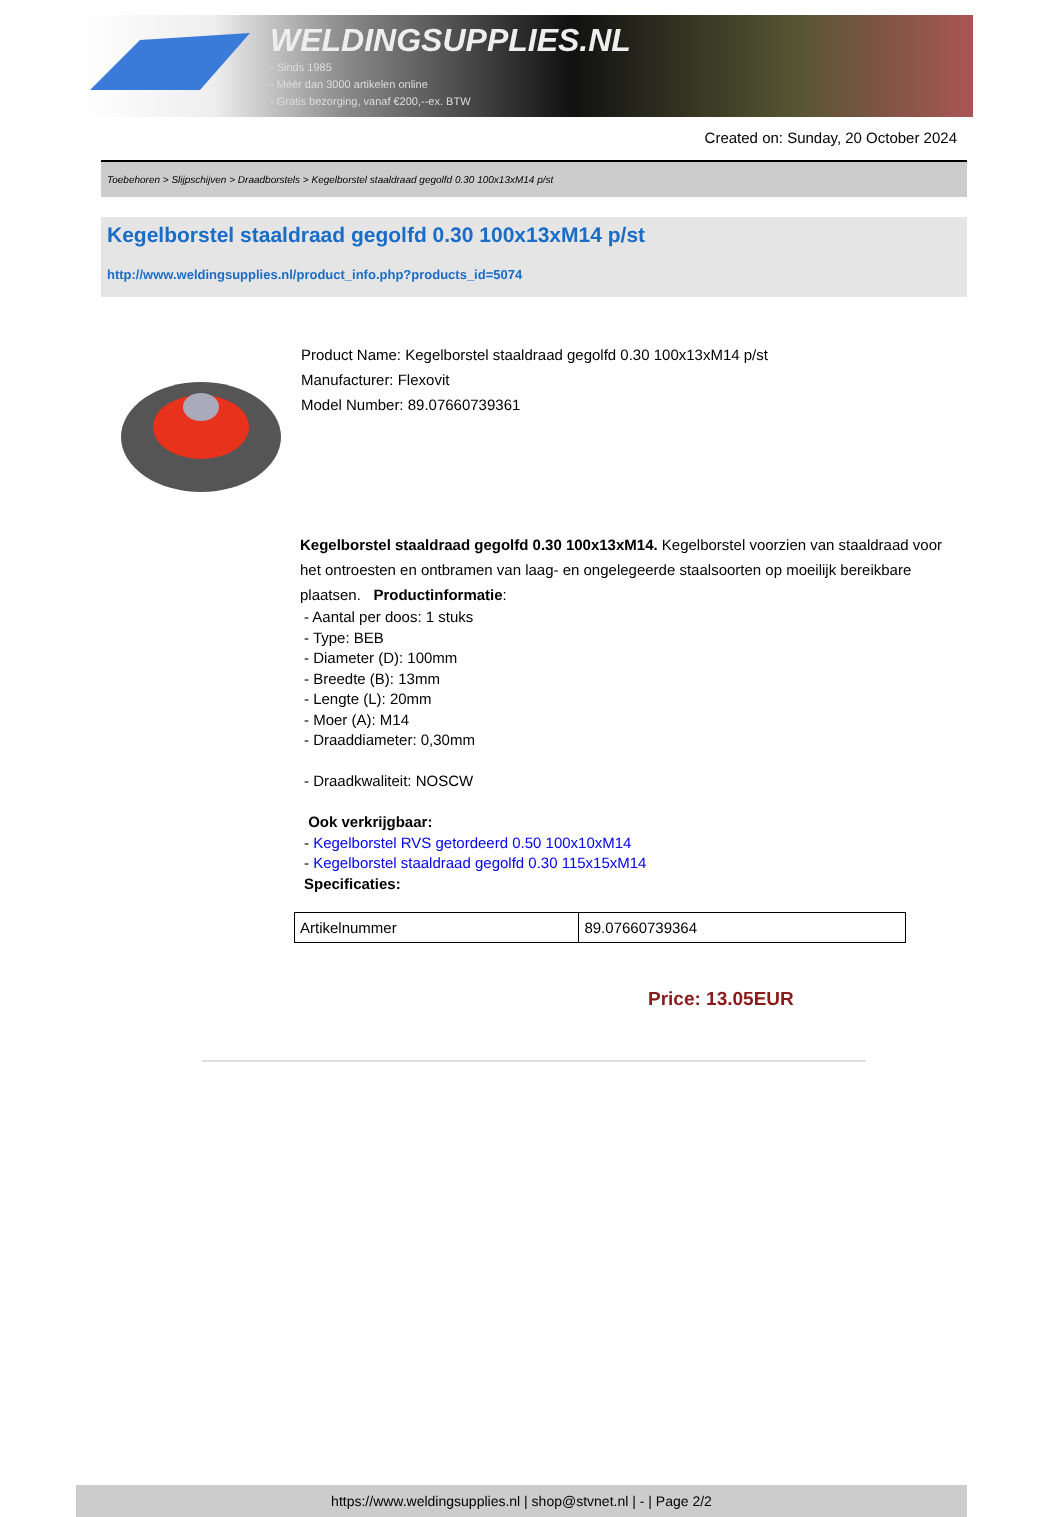WELDINGSUPPLIES.NL
- Sinds 1985
- Méér dan 3000 artikelen online
- Gratis bezorging, vanaf €200,--ex. BTW
Created on: Sunday, 20 October 2024
Toebehoren > Slijpschijven > Draadborstels > Kegelborstel staaldraad gegolfd 0.30 100x13xM14 p/st
Kegelborstel staaldraad gegolfd 0.30 100x13xM14 p/st
http://www.weldingsupplies.nl/product_info.php?products_id=5074
Product Name: Kegelborstel staaldraad gegolfd 0.30 100x13xM14 p/st
Manufacturer: Flexovit
Model Number: 89.07660739361
Kegelborstel staaldraad gegolfd 0.30 100x13xM14. Kegelborstel voorzien van staaldraad voor het ontroesten en ontbramen van laag- en ongelegeerde staalsoorten op moeilijk bereikbare plaatsen. Productinformatie:
- Aantal per doos: 1 stuks
- Type: BEB
- Diameter (D): 100mm
- Breedte (B): 13mm
- Lengte (L): 20mm
- Moer (A): M14
- Draaddiameter: 0,30mm
- Draadkwaliteit: NOSCW
Ook verkrijgbaar:
- Kegelborstel RVS getordeerd 0.50 100x10xM14
- Kegelborstel staaldraad gegolfd 0.30 115x15xM14
Specificaties:
| Artikelnummer | 89.07660739364 |
Price: 13.05EUR
https://www.weldingsupplies.nl | shop@stvnet.nl | - | Page 2/2